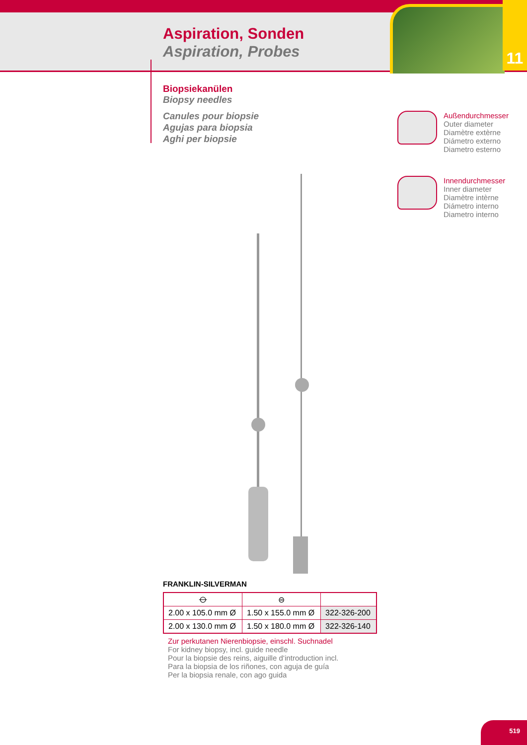11
Aspiration, Sonden
Aspiration, Probes
Biopsiekanülen
Biopsy needles
Canules pour biopsie
Agujas para biopsia
Aghi per biopsie
Außendurchmesser
Outer diameter
Diamètre extèrne
Diámetro externo
Diametro esterno
Innendurchmesser
Inner diameter
Diamètre intèrne
Diámetro interno
Diametro interno
FRANKLIN-SILVERMAN
| ⦵ | ⊖ | |
| --- | --- | --- |
| 2.00 x 105.0 mm Ø | 1.50 x 155.0 mm Ø | 322-326-200 |
| 2.00 x 130.0 mm Ø | 1.50 x 180.0 mm Ø | 322-326-140 |
Zur perkutanen Nierenbiopsie, einschl. Suchnadel
For kidney biopsy, incl. guide needle
Pour la biopsie des reins, aiguille d‘introduction incl.
Para la biopsia de los riñones, con aguja de guía
Per la biopsia renale, con ago guida
519